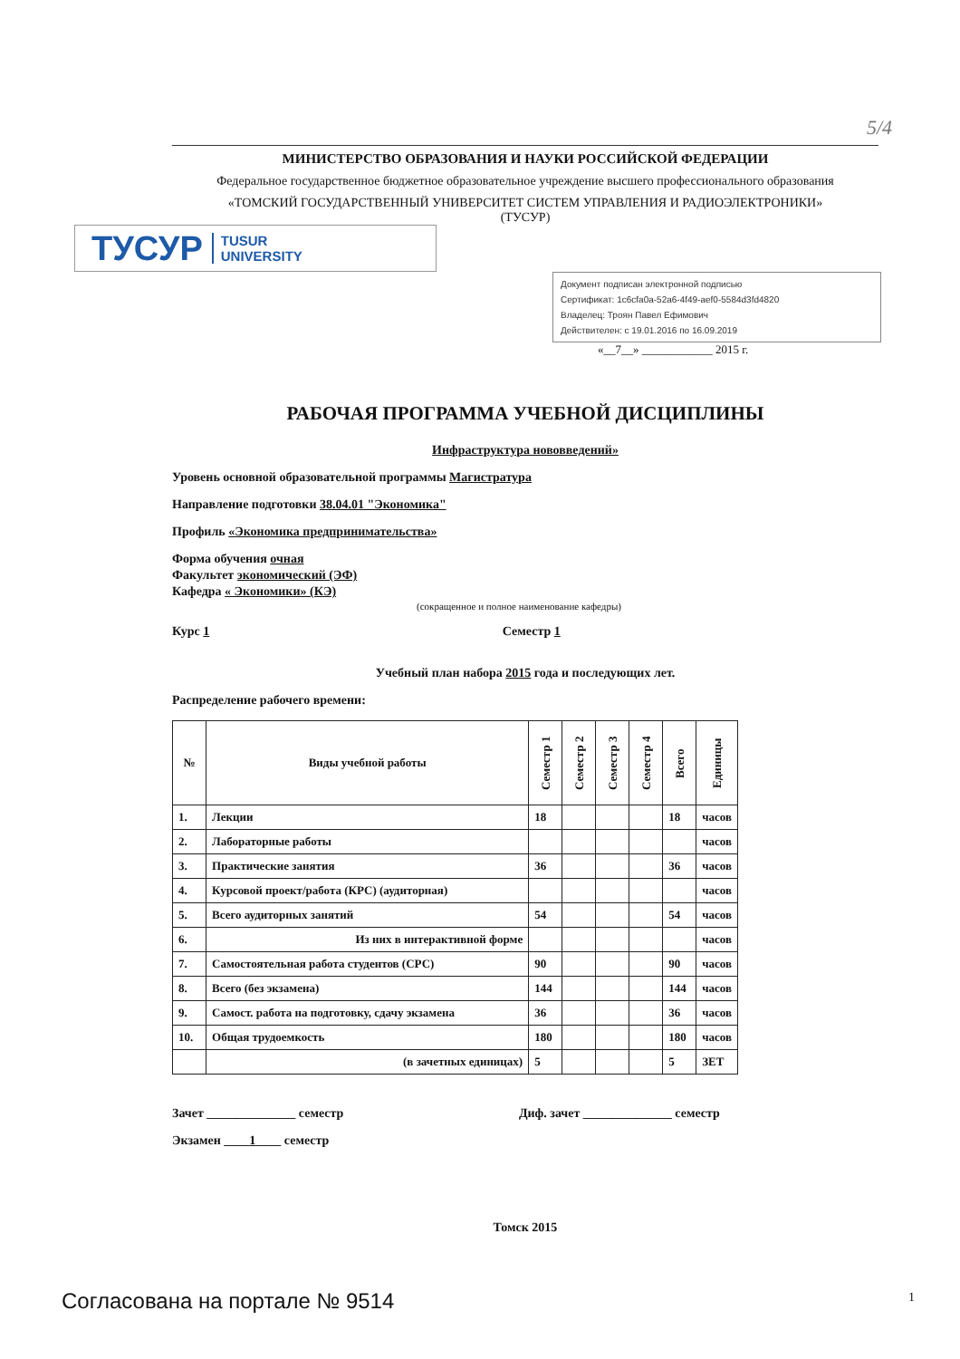5/4
МИНИСТЕРСТВО ОБРАЗОВАНИЯ И НАУКИ РОССИЙСКОЙ ФЕДЕРАЦИИ
Федеральное государственное бюджетное образовательное учреждение высшего профессионального образования
«ТОМСКИЙ ГОСУДАРСТВЕННЫЙ УНИВЕРСИТЕТ СИСТЕМ УПРАВЛЕНИЯ И РАДИОЭЛЕКТРОНИКИ»
(ТУСУР)
ТУСУР TUSUR
UNIVERSITY
Документ подписан электронной подписью
Сертификат: 1c6cfa0a-52a6-4f49-aef0-5584d3fd4820
Владелец: Троян Павел Ефимович
Действителен: с 19.01.2016 по 16.09.2019
«__7__» ____________ 2015 г.
РАБОЧАЯ ПРОГРАММА УЧЕБНОЙ ДИСЦИПЛИНЫ
Инфраструктура нововведений»
Уровень основной образовательной программы Магистратура
Направление подготовки 38.04.01 "Экономика"
Профиль «Экономика предпринимательства»
Форма обучения очная
Факультет экономический (ЭФ)
Кафедра « Экономики» (КЭ)
(сокращенное и полное наименование кафедры)
Курс 1 Семестр 1
Учебный план набора 2015 года и последующих лет.
Распределение рабочего времени:
| № | Виды учебной работы | Семестр 1 | Семестр 2 | Семестр 3 | Семестр 4 | Всего | Единицы |
| --- | --- | --- | --- | --- | --- | --- | --- |
| 1. | Лекции | 18 | | | | 18 | часов |
| 2. | Лабораторные работы | | | | | | часов |
| 3. | Практические занятия | 36 | | | | 36 | часов |
| 4. | Курсовой проект/работа (КРС) (аудиторная) | | | | | | часов |
| 5. | Всего аудиторных занятий | 54 | | | | 54 | часов |
| 6. | Из них в интерактивной форме | | | | | | часов |
| 7. | Самостоятельная работа студентов (СРС) | 90 | | | | 90 | часов |
| 8. | Всего (без экзамена) | 144 | | | | 144 | часов |
| 9. | Самост. работа на подготовку, сдачу экзамена | 36 | | | | 36 | часов |
| 10. | Общая трудоемкость | 180 | | | | 180 | часов |
| | (в зачетных единицах) | 5 | | | | 5 | ЗЕТ |
Зачет ______________ семестр Диф. зачет ______________ семестр
Экзамен ____1____ семестр
Томск 2015
Согласована на портале № 9514 1